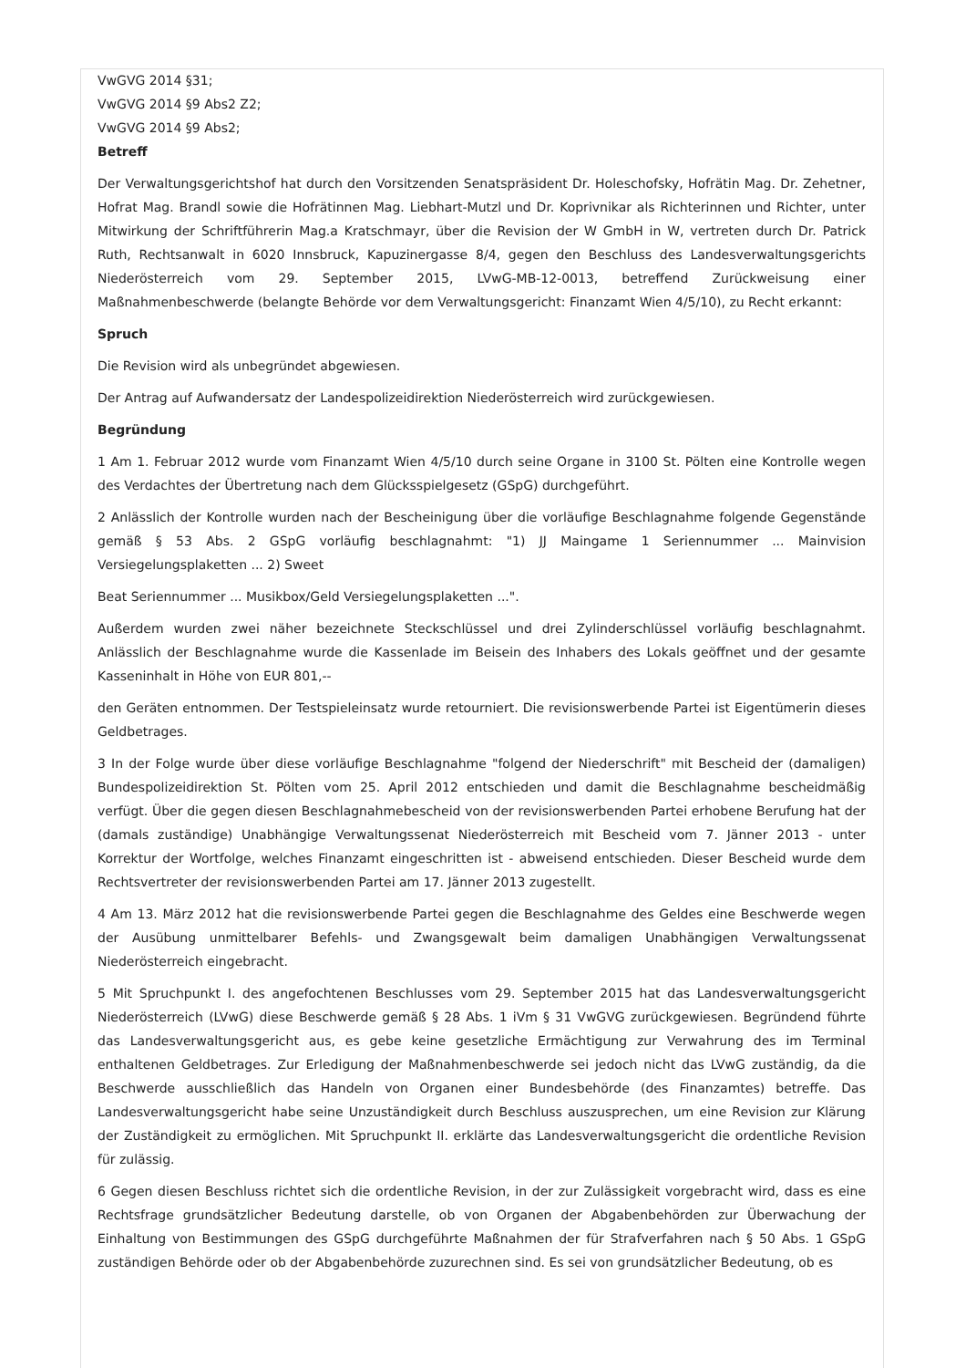VwGVG 2014 §31;
VwGVG 2014 §9 Abs2 Z2;
VwGVG 2014 §9 Abs2;
Betreff
Der Verwaltungsgerichtshof hat durch den Vorsitzenden Senatspräsident Dr. Holeschofsky, Hofrätin Mag. Dr. Zehetner, Hofrat Mag. Brandl sowie die Hofrätinnen Mag. Liebhart-Mutzl und Dr. Koprivnikar als Richterinnen und Richter, unter Mitwirkung der Schriftführerin Mag.a Kratschmayr, über die Revision der W GmbH in W, vertreten durch Dr. Patrick Ruth, Rechtsanwalt in 6020 Innsbruck, Kapuzinergasse 8/4, gegen den Beschluss des Landesverwaltungsgerichts Niederösterreich vom 29. September 2015, LVwG-MB-12-0013, betreffend Zurückweisung einer Maßnahmenbeschwerde (belangte Behörde vor dem Verwaltungsgericht: Finanzamt Wien 4/5/10), zu Recht erkannt:
Spruch
Die Revision wird als unbegründet abgewiesen.
Der Antrag auf Aufwandersatz der Landespolizeidirektion Niederösterreich wird zurückgewiesen.
Begründung
1 Am 1. Februar 2012 wurde vom Finanzamt Wien 4/5/10 durch seine Organe in 3100 St. Pölten eine Kontrolle wegen des Verdachtes der Übertretung nach dem Glücksspielgesetz (GSpG) durchgeführt.
2 Anlässlich der Kontrolle wurden nach der Bescheinigung über die vorläufige Beschlagnahme folgende Gegenstände gemäß § 53 Abs. 2 GSpG vorläufig beschlagnahmt: "1) JJ Maingame 1 Seriennummer ... Mainvision Versiegelungsplaketten ... 2) Sweet
Beat Seriennummer ... Musikbox/Geld Versiegelungsplaketten ...".
Außerdem wurden zwei näher bezeichnete Steckschlüssel und drei Zylinderschlüssel vorläufig beschlagnahmt. Anlässlich der Beschlagnahme wurde die Kassenlade im Beisein des Inhabers des Lokals geöffnet und der gesamte Kasseninhalt in Höhe von EUR 801,--
den Geräten entnommen. Der Testspieleinsatz wurde retourniert. Die revisionswerbende Partei ist Eigentümerin dieses Geldbetrages.
3 In der Folge wurde über diese vorläufige Beschlagnahme "folgend der Niederschrift" mit Bescheid der (damaligen) Bundespolizeidirektion St. Pölten vom 25. April 2012 entschieden und damit die Beschlagnahme bescheidmäßig verfügt. Über die gegen diesen Beschlagnahmebescheid von der revisionswerbenden Partei erhobene Berufung hat der (damals zuständige) Unabhängige Verwaltungssenat Niederösterreich mit Bescheid vom 7. Jänner 2013 - unter Korrektur der Wortfolge, welches Finanzamt eingeschritten ist - abweisend entschieden. Dieser Bescheid wurde dem Rechtsvertreter der revisionswerbenden Partei am 17. Jänner 2013 zugestellt.
4 Am 13. März 2012 hat die revisionswerbende Partei gegen die Beschlagnahme des Geldes eine Beschwerde wegen der Ausübung unmittelbarer Befehls- und Zwangsgewalt beim damaligen Unabhängigen Verwaltungssenat Niederösterreich eingebracht.
5 Mit Spruchpunkt I. des angefochtenen Beschlusses vom 29. September 2015 hat das Landesverwaltungsgericht Niederösterreich (LVwG) diese Beschwerde gemäß § 28 Abs. 1 iVm § 31 VwGVG zurückgewiesen. Begründend führte das Landesverwaltungsgericht aus, es gebe keine gesetzliche Ermächtigung zur Verwahrung des im Terminal enthaltenen Geldbetrages. Zur Erledigung der Maßnahmenbeschwerde sei jedoch nicht das LVwG zuständig, da die Beschwerde ausschließlich das Handeln von Organen einer Bundesbehörde (des Finanzamtes) betreffe. Das Landesverwaltungsgericht habe seine Unzuständigkeit durch Beschluss auszusprechen, um eine Revision zur Klärung der Zuständigkeit zu ermöglichen. Mit Spruchpunkt II. erklärte das Landesverwaltungsgericht die ordentliche Revision für zulässig.
6 Gegen diesen Beschluss richtet sich die ordentliche Revision, in der zur Zulässigkeit vorgebracht wird, dass es eine Rechtsfrage grundsätzlicher Bedeutung darstelle, ob von Organen der Abgabenbehörden zur Überwachung der Einhaltung von Bestimmungen des GSpG durchgeführte Maßnahmen der für Strafverfahren nach § 50 Abs. 1 GSpG zuständigen Behörde oder ob der Abgabenbehörde zuzurechnen sind. Es sei von grundsätzlicher Bedeutung, ob es